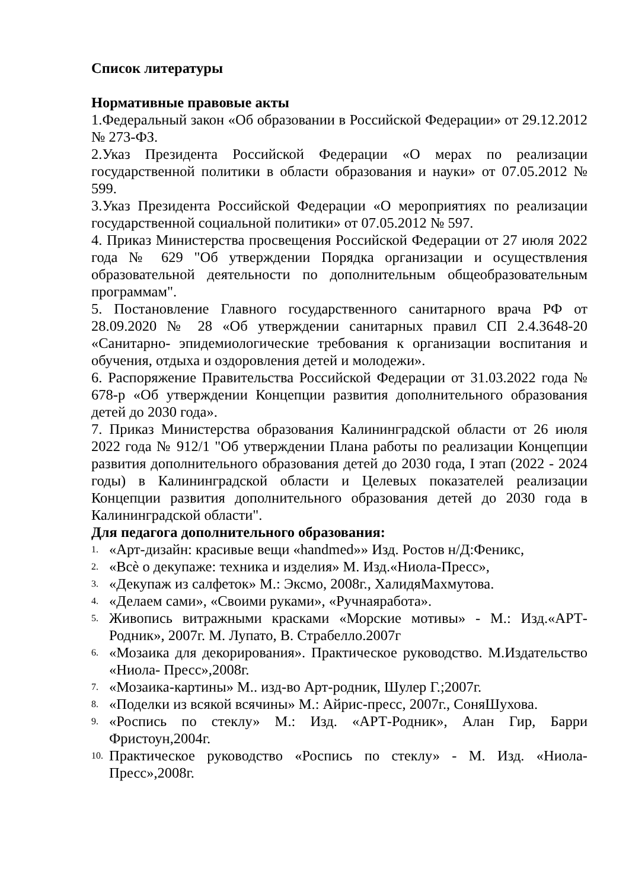Список литературы
Нормативные правовые акты
1.Федеральный закон «Об образовании в Российской Федерации» от 29.12.2012 № 273-ФЗ.
2.Указ Президента Российской Федерации «О мерах по реализации государственной политики в области образования и науки» от 07.05.2012 № 599.
3.Указ Президента Российской Федерации «О мероприятиях по реализации государственной социальной политики» от 07.05.2012 № 597.
4. Приказ Министерства просвещения Российской Федерации от 27 июля 2022 года № 629 "Об утверждении Порядка организации и осуществления образовательной деятельности по дополнительным общеобразовательным программам".
5. Постановление Главного государственного санитарного врача РФ от 28.09.2020 № 28 «Об утверждении санитарных правил СП 2.4.3648-20 «Санитарно- эпидемиологические требования к организации воспитания и обучения, отдыха и оздоровления детей и молодежи».
6. Распоряжение Правительства Российской Федерации от 31.03.2022 года № 678-р «Об утверждении Концепции развития дополнительного образования детей до 2030 года».
7. Приказ Министерства образования Калининградской области от 26 июля 2022 года № 912/1 "Об утверждении Плана работы по реализации Концепции развития дополнительного образования детей до 2030 года, I этап (2022 - 2024 годы) в Калининградской области и Целевых показателей реализации Концепции развития дополнительного образования детей до 2030 года в Калининградской области".
Для педагога дополнительного образования:
1. «Арт-дизайн: красивые вещи «handmed»» Изд. Ростов н/Д:Феникс,
2. «Всѐ о декупаже: техника и изделия» М. Изд.«Ниола-Пресс»,
3. «Декупаж из салфеток» М.: Эксмо, 2008г., ХалидяМахмутова.
4. «Делаем сами», «Своими руками», «Ручнаяработа».
5. Живопись витражными красками «Морские мотивы» - М.: Изд.«АРТ-Родник», 2007г. М. Лупато, В. Страбелло.2007г
6. «Мозаика для декорирования». Практическое руководство. М.Издательство «Ниола- Пресс»,2008г.
7. «Мозаика-картины» М.. изд-во Арт-родник, Шулер Г.;2007г.
8. «Поделки из всякой всячины» М.: Айрис-пресс, 2007г., СоняШухова.
9. «Роспись по стеклу» М.: Изд. «АРТ-Родник», Алан Гир, Барри Фристоун,2004г.
10. Практическое руководство «Роспись по стеклу» - М. Изд. «Ниола-Пресс»,2008г.